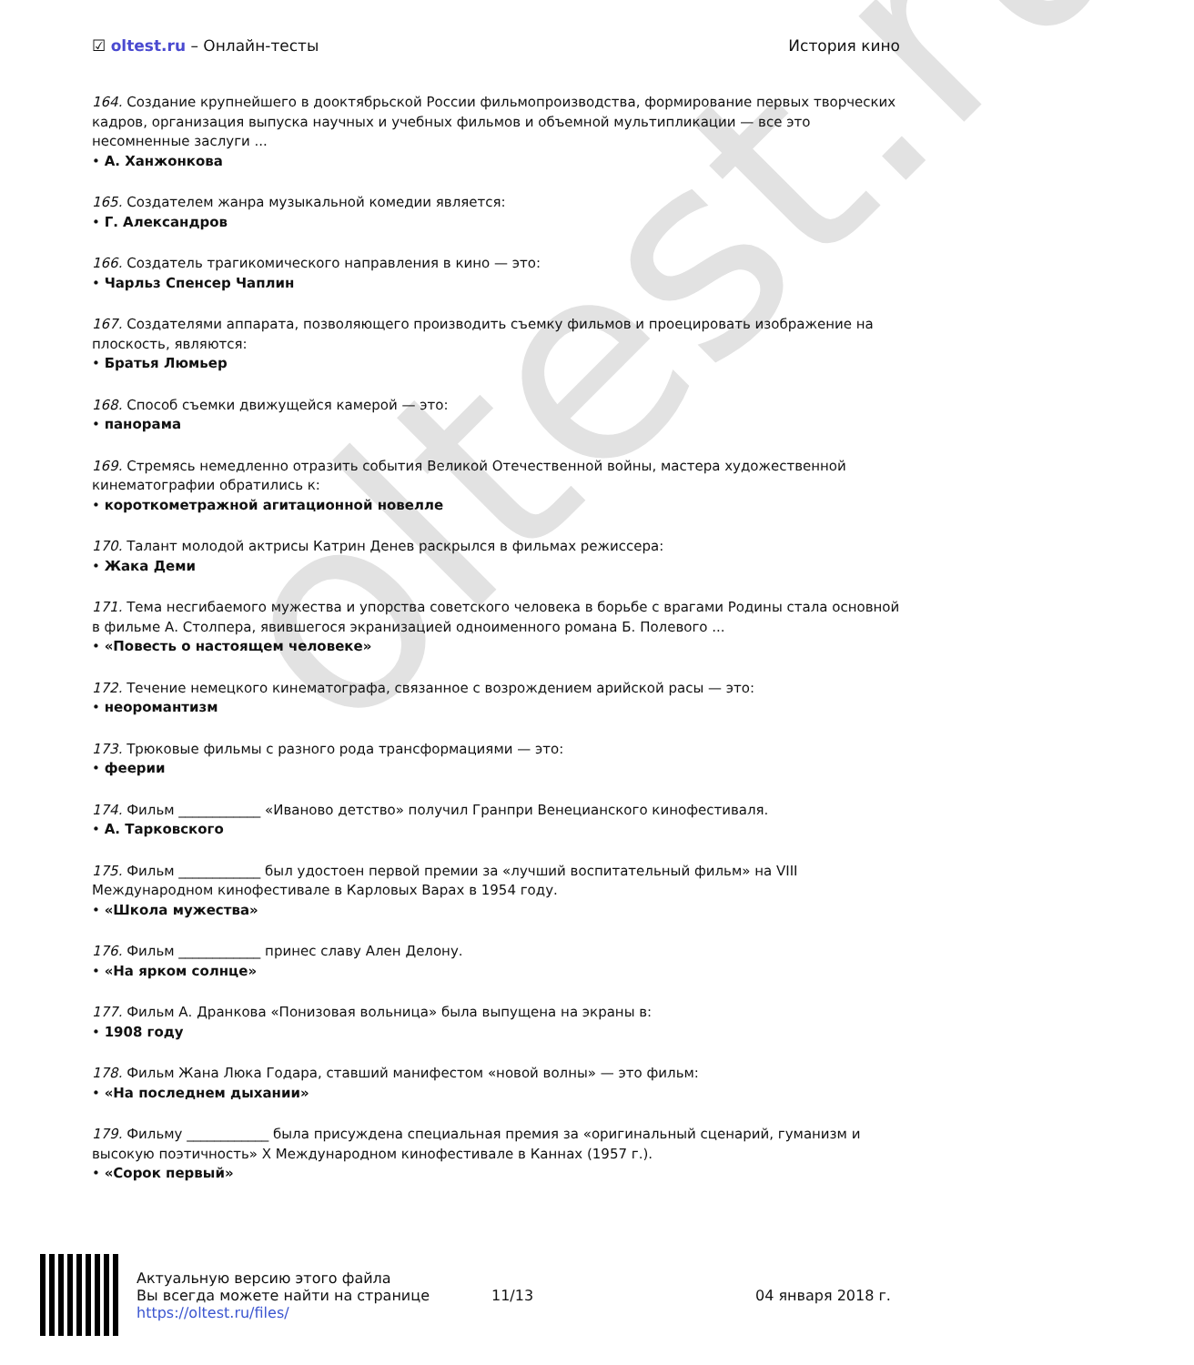oltest.ru
☑ oltest.ru – Онлайн-тесты История кино
164. Создание крупнейшего в дооктябрьской России фильмопроизводства, формирование первых творческих кадров, организация выпуска научных и учебных фильмов и объемной мультипликации — все это несомненные заслуги ...
• А. Ханжонкова
165. Создателем жанра музыкальной комедии является:
• Г. Александров
166. Создатель трагикомического направления в кино — это:
• Чарльз Спенсер Чаплин
167. Создателями аппарата, позволяющего производить съемку фильмов и проецировать изображение на плоскость, являются:
• Братья Люмьер
168. Способ съемки движущейся камерой — это:
• панорама
169. Стремясь немедленно отразить события Великой Отечественной войны, мастера художественной кинематографии обратились к:
• короткометражной агитационной новелле
170. Талант молодой актрисы Катрин Денев раскрылся в фильмах режиссера:
• Жака Деми
171. Тема несгибаемого мужества и упорства советского человека в борьбе с врагами Родины стала основной в фильме А. Столпера, явившегося экранизацией одноименного романа Б. Полевого ...
• «Повесть о настоящем человеке»
172. Течение немецкого кинематографа, связанное с возрождением арийской расы — это:
• неоромантизм
173. Трюковые фильмы с разного рода трансформациями — это:
• феерии
174. Фильм ____________ «Иваново детство» получил Гранпри Венецианского кинофестиваля.
• А. Тарковского
175. Фильм ____________ был удостоен первой премии за «лучший воспитательный фильм» на VIII Международном кинофестивале в Карловых Варах в 1954 году.
• «Школа мужества»
176. Фильм ____________ принес славу Ален Делону.
• «На ярком солнце»
177. Фильм А. Дранкова «Понизовая вольница» была выпущена на экраны в:
• 1908 году
178. Фильм Жана Люка Годара, ставший манифестом «новой волны» — это фильм:
• «На последнем дыхании»
179. Фильму ____________ была присуждена специальная премия за «оригинальный сценарий, гуманизм и высокую поэтичность» X Международном кинофестивале в Каннах (1957 г.).
• «Сорок первый»
Актуальную версию этого файла
Вы всегда можете найти на странице
https://oltest.ru/files/
11/13 04 января 2018 г.